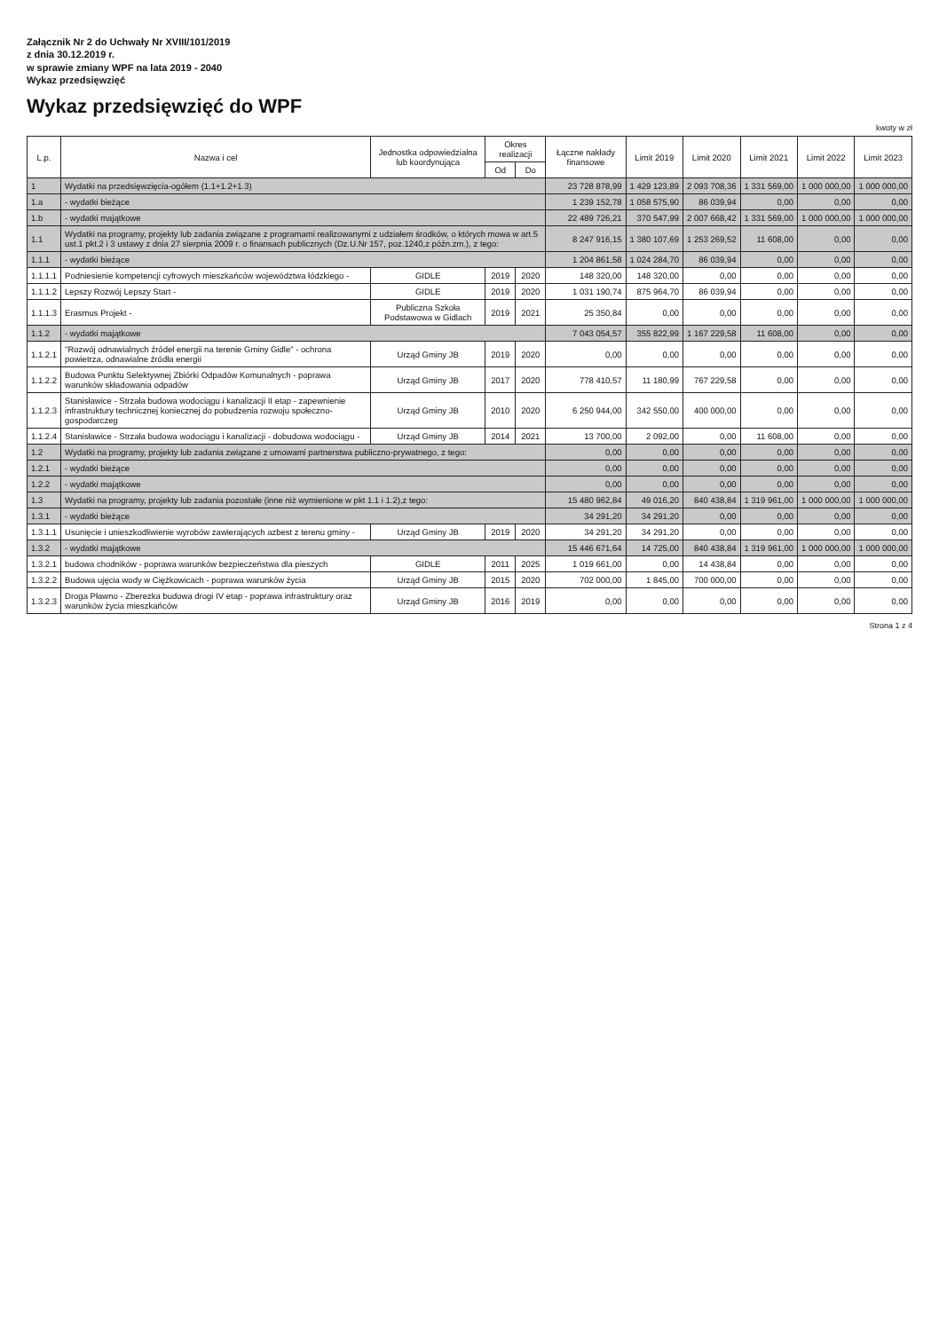Załącznik Nr 2 do Uchwały Nr XVIII/101/2019
z dnia 30.12.2019 r.
w sprawie zmiany WPF na lata 2019 - 2040
Wykaz przedsięwzięć
Wykaz przedsięwzięć do WPF
kwoty w zł
| L.p. | Nazwa i cel | Jednostka odpowiedzialna lub koordynująca | Okres realizacji | | Łączne nakłady finansowe | Limit 2019 | Limit 2020 | Limit 2021 | Limit 2022 | Limit 2023 |
| --- | --- | --- | --- | --- | --- | --- | --- | --- | --- | --- |
| | | | Od | Do | | | | | | |
| 1 | Wydatki na przedsięwzięcia-ogółem (1.1+1.2+1.3) | | | | 23 728 878,99 | 1 429 123,89 | 2 093 708,36 | 1 331 569,00 | 1 000 000,00 | 1 000 000,00 |
| 1.a | - wydatki bieżące | | | | 1 239 152,78 | 1 058 575,90 | 86 039,94 | 0,00 | 0,00 | 0,00 |
| 1.b | - wydatki majątkowe | | | | 22 489 726,21 | 370 547,99 | 2 007 668,42 | 1 331 569,00 | 1 000 000,00 | 1 000 000,00 |
| 1.1 | Wydatki na programy, projekty lub zadania związane z programami realizowanymi z udziałem środków, o których mowa w art.5 ust.1 pkt.2 i 3 ustawy z dnia 27 sierpnia 2009 r. o finansach publicznych (Dz.U.Nr 157, poz.1240,z późn.zm.), z tego: | | | | 8 247 916,15 | 1 380 107,69 | 1 253 269,52 | 11 608,00 | 0,00 | 0,00 |
| 1.1.1 | - wydatki bieżące | | | | 1 204 861,58 | 1 024 284,70 | 86 039,94 | 0,00 | 0,00 | 0,00 |
| 1.1.1.1 | Podniesienie kompetencji cyfrowych mieszkańców województwa łódzkiego - | GIDLE | 2019 | 2020 | 148 320,00 | 148 320,00 | 0,00 | 0,00 | 0,00 | 0,00 |
| 1.1.1.2 | Lepszy Rozwój Lepszy Start - | GIDLE | 2019 | 2020 | 1 031 190,74 | 875 964,70 | 86 039,94 | 0,00 | 0,00 | 0,00 |
| 1.1.1.3 | Erasmus Projekt - | Publiczna Szkoła Podstawowa w Gidlach | 2019 | 2021 | 25 350,84 | 0,00 | 0,00 | 0,00 | 0,00 | 0,00 |
| 1.1.2 | - wydatki majątkowe | | | | 7 043 054,57 | 355 822,99 | 1 167 229,58 | 11 608,00 | 0,00 | 0,00 |
| 1.1.2.1 | "Rozwój odnawialnych źródeł energii na terenie Gminy Gidle" - ochrona powietrza, odnawialne źródła energii | Urząd Gminy JB | 2019 | 2020 | 0,00 | 0,00 | 0,00 | 0,00 | 0,00 | 0,00 |
| 1.1.2.2 | Budowa Punktu Selektywnej Zbiórki Odpadów Komunalnych - poprawa warunków składowania odpadów | Urząd Gminy JB | 2017 | 2020 | 778 410,57 | 11 180,99 | 767 229,58 | 0,00 | 0,00 | 0,00 |
| 1.1.2.3 | Stanisławice - Strzała budowa wodociągu i kanalizacji II etap - zapewnienie infrastruktury technicznej koniecznej do pobudzenia rozwoju społeczno-gospodarczeg | Urząd Gminy JB | 2010 | 2020 | 6 250 944,00 | 342 550,00 | 400 000,00 | 0,00 | 0,00 | 0,00 |
| 1.1.2.4 | Stanisławice - Strzała budowa wodociągu i kanalizacji - dobudowa wodociągu - | Urząd Gminy JB | 2014 | 2021 | 13 700,00 | 2 092,00 | 0,00 | 11 608,00 | 0,00 | 0,00 |
| 1.2 | Wydatki na programy, projekty lub zadania związane z umowami partnerstwa publiczno-prywatnego, z tego: | | | | 0,00 | 0,00 | 0,00 | 0,00 | 0,00 | 0,00 |
| 1.2.1 | - wydatki bieżące | | | | 0,00 | 0,00 | 0,00 | 0,00 | 0,00 | 0,00 |
| 1.2.2 | - wydatki majątkowe | | | | 0,00 | 0,00 | 0,00 | 0,00 | 0,00 | 0,00 |
| 1.3 | Wydatki na programy, projekty lub zadania pozostałe (inne niż wymienione w pkt 1.1 i 1.2),z tego: | | | | 15 480 962,84 | 49 016,20 | 840 438,84 | 1 319 961,00 | 1 000 000,00 | 1 000 000,00 |
| 1.3.1 | - wydatki bieżące | | | | 34 291,20 | 34 291,20 | 0,00 | 0,00 | 0,00 | 0,00 |
| 1.3.1.1 | Usunięcie i unieszkodliwienie wyrobów zawierających azbest z terenu gminy - | Urząd Gminy JB | 2019 | 2020 | 34 291,20 | 34 291,20 | 0,00 | 0,00 | 0,00 | 0,00 |
| 1.3.2 | - wydatki majątkowe | | | | 15 446 671,64 | 14 725,00 | 840 438,84 | 1 319 961,00 | 1 000 000,00 | 1 000 000,00 |
| 1.3.2.1 | budowa chodników - poprawa warunków bezpieczeństwa dla pieszych | GIDLE | 2011 | 2025 | 1 019 661,00 | 0,00 | 14 438,84 | 0,00 | 0,00 | 0,00 |
| 1.3.2.2 | Budowa ujęcia wody w Ciężkowicach - poprawa warunków życia | Urząd Gminy JB | 2015 | 2020 | 702 000,00 | 1 845,00 | 700 000,00 | 0,00 | 0,00 | 0,00 |
| 1.3.2.3 | Droga Pławno - Zberezka budowa drogi IV etap - poprawa infrastruktury oraz warunków życia mieszkańców | Urząd Gminy JB | 2016 | 2019 | 0,00 | 0,00 | 0,00 | 0,00 | 0,00 | 0,00 |
Strona 1 z 4